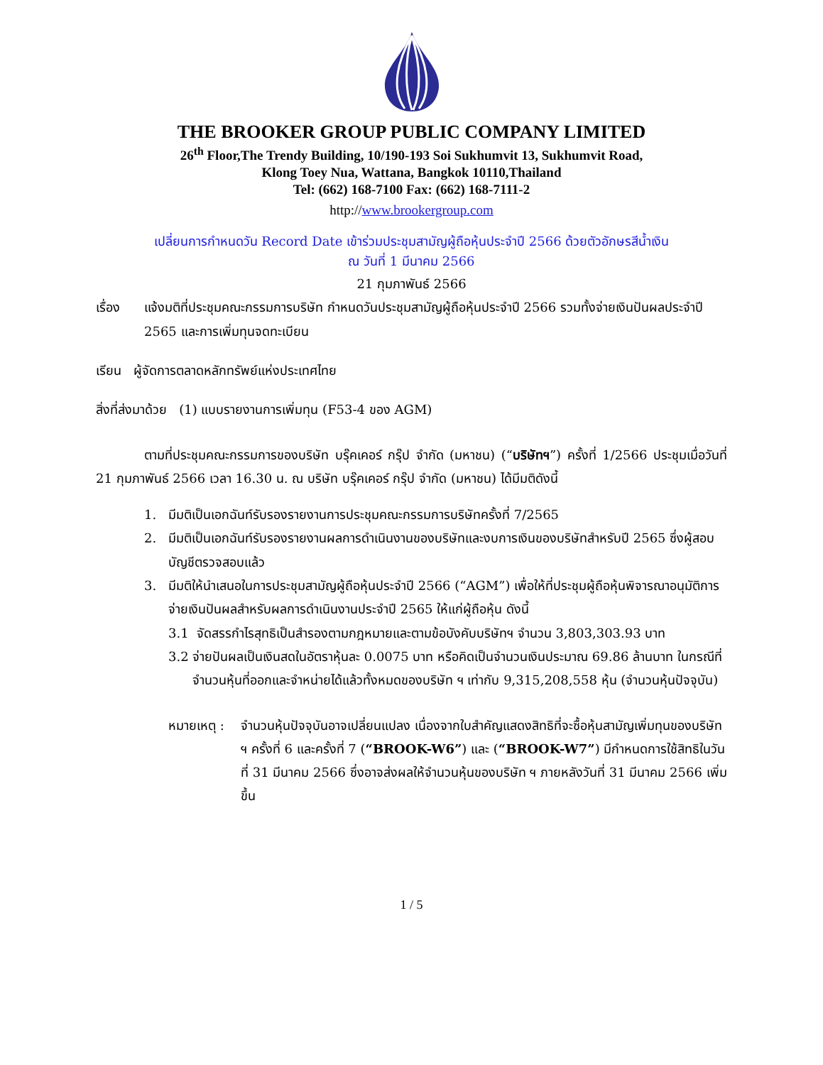THE BROOKER GROUP PUBLIC COMPANY LIMITED
26<sup>th</sup> Floor,The Trendy Building, 10/190-193 Soi Sukhumvit 13, Sukhumvit Road,
Klong Toey Nua, Wattana, Bangkok 10110,Thailand
Tel: (662) 168-7100 Fax: (662) 168-7111-2
http://www.brookergroup.com
เปลี่ยนการกำหนดวัน Record Date เข้าร่วมประชุมสามัญผู้ถือหุ้นประจำปี 2566 ด้วยตัวอักษรสีน้ำเงิน
ณ วันที่ 1 มีนาคม 2566
21 กุมภาพันธ์ 2566
เรื่อง แจ้งมติที่ประชุมคณะกรรมการบริษัท กำหนดวันประชุมสามัญผู้ถือหุ้นประจำปี 2566 รวมทั้งจ่ายเงินปันผลประจำปี 2565 และการเพิ่มทุนจดทะเบียน
เรียน ผู้จัดการตลาดหลักทรัพย์แห่งประเทศไทย
สิ่งที่ส่งมาด้วย (1) แบบรายงานการเพิ่มทุน (F53-4 ของ AGM)
ตามที่ประชุมคณะกรรมการของบริษัท บรุ๊คเคอร์ กรุ๊ป จำกัด (มหาชน) (“บริษัทฯ”) ครั้งที่ 1/2566 ประชุมเมื่อวันที่ 21 กุมภาพันธ์ 2566 เวลา 16.30 น. ณ บริษัท บรุ๊คเคอร์ กรุ๊ป จำกัด (มหาชน) ได้มีมติดังนี้
1. มีมติเป็นเอกฉันท์รับรองรายงานการประชุมคณะกรรมการบริษัทครั้งที่ 7/2565
2. มีมติเป็นเอกฉันท์รับรองรายงานผลการดำเนินงานของบริษัทและงบการเงินของบริษัทสำหรับปี 2565 ซึ่งผู้สอบบัญชีตรวจสอบแล้ว
3. มีมติให้นำเสนอในการประชุมสามัญผู้ถือหุ้นประจำปี 2566 (“AGM”) เพื่อให้ที่ประชุมผู้ถือหุ้นพิจารณาอนุมัติการจ่ายเงินปันผลสำหรับผลการดำเนินงานประจำปี 2565 ให้แก่ผู้ถือหุ้น ดังนี้
3.1 จัดสรรกำไรสุทธิเป็นสำรองตามกฎหมายและตามข้อบังคับบริษัทฯ จำนวน 3,803,303.93 บาท
3.2 จ่ายปันผลเป็นเงินสดในอัตราหุ้นละ 0.0075 บาท หรือคิดเป็นจำนวนเงินประมาณ 69.86 ล้านบาท ในกรณีที่จำนวนหุ้นที่ออกและจำหน่ายได้แล้วทั้งหมดของบริษัท ฯ เท่ากับ 9,315,208,558 หุ้น (จำนวนหุ้นปัจจุบัน)
หมายเหตุ : จำนวนหุ้นปัจจุบันอาจเปลี่ยนแปลง เนื่องจากใบสำคัญแสดงสิทธิที่จะซื้อหุ้นสามัญเพิ่มทุนของบริษัท ฯ ครั้งที่ 6 และครั้งที่ 7 (“BROOK-W6”) และ (“BROOK-W7”) มีกำหนดการใช้สิทธิในวันที่ 31 มีนาคม 2566 ซึ่งอาจส่งผลให้จำนวนหุ้นของบริษัท ฯ ภายหลังวันที่ 31 มีนาคม 2566 เพิ่มขึ้น
1 / 5